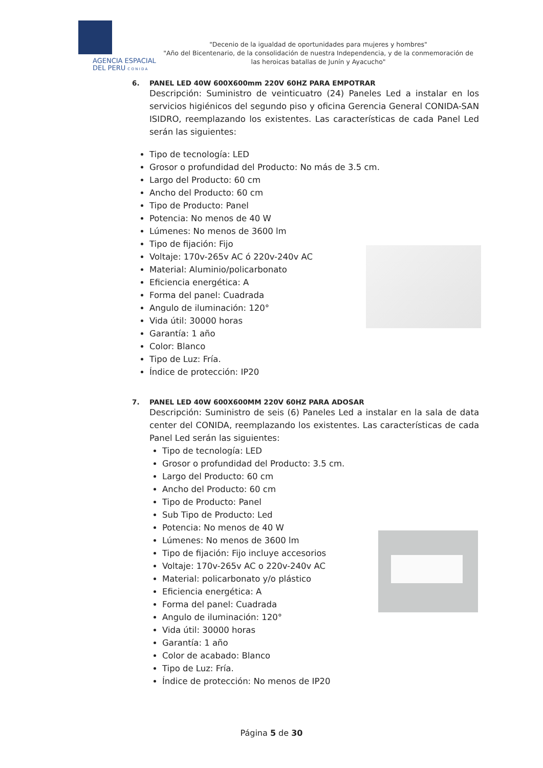AGENCIA ESPACIAL
DEL PERU C O N I D A
"Decenio de la igualdad de oportunidades para mujeres y hombres"
"Año del Bicentenario, de la consolidación de nuestra Independencia, y de la conmemoración de las heroicas batallas de Junín y Ayacucho"
6. PANEL LED 40W 600X600mm 220V 60HZ PARA EMPOTRAR
Descripción: Suministro de veinticuatro (24) Paneles Led a instalar en los servicios higiénicos del segundo piso y oficina Gerencia General CONIDA-SAN ISIDRO, reemplazando los existentes. Las características de cada Panel Led serán las siguientes:
Tipo de tecnología: LED
Grosor o profundidad del Producto: No más de 3.5 cm.
Largo del Producto: 60 cm
Ancho del Producto: 60 cm
Tipo de Producto: Panel
Potencia: No menos de 40 W
Lúmenes: No menos de 3600 lm
Tipo de fijación: Fijo
Voltaje: 170v-265v AC ó 220v-240v AC
Material: Aluminio/policarbonato
Eficiencia energética: A
Forma del panel: Cuadrada
Angulo de iluminación: 120°
Vida útil: 30000 horas
Garantía: 1 año
Color: Blanco
Tipo de Luz: Fría.
Índice de protección: IP20
7. PANEL LED 40W 600X600MM 220V 60HZ PARA ADOSAR
Descripción: Suministro de seis (6) Paneles Led a instalar en la sala de data center del CONIDA, reemplazando los existentes. Las características de cada Panel Led serán las siguientes:
Tipo de tecnología: LED
Grosor o profundidad del Producto: 3.5 cm.
Largo del Producto: 60 cm
Ancho del Producto: 60 cm
Tipo de Producto: Panel
Sub Tipo de Producto: Led
Potencia: No menos de 40 W
Lúmenes: No menos de 3600 lm
Tipo de fijación: Fijo incluye accesorios
Voltaje: 170v-265v AC o 220v-240v AC
Material: policarbonato y/o plástico
Eficiencia energética: A
Forma del panel: Cuadrada
Angulo de iluminación: 120°
Vida útil: 30000 horas
Garantía: 1 año
Color de acabado: Blanco
Tipo de Luz: Fría.
Índice de protección: No menos de IP20
Página 5 de 30